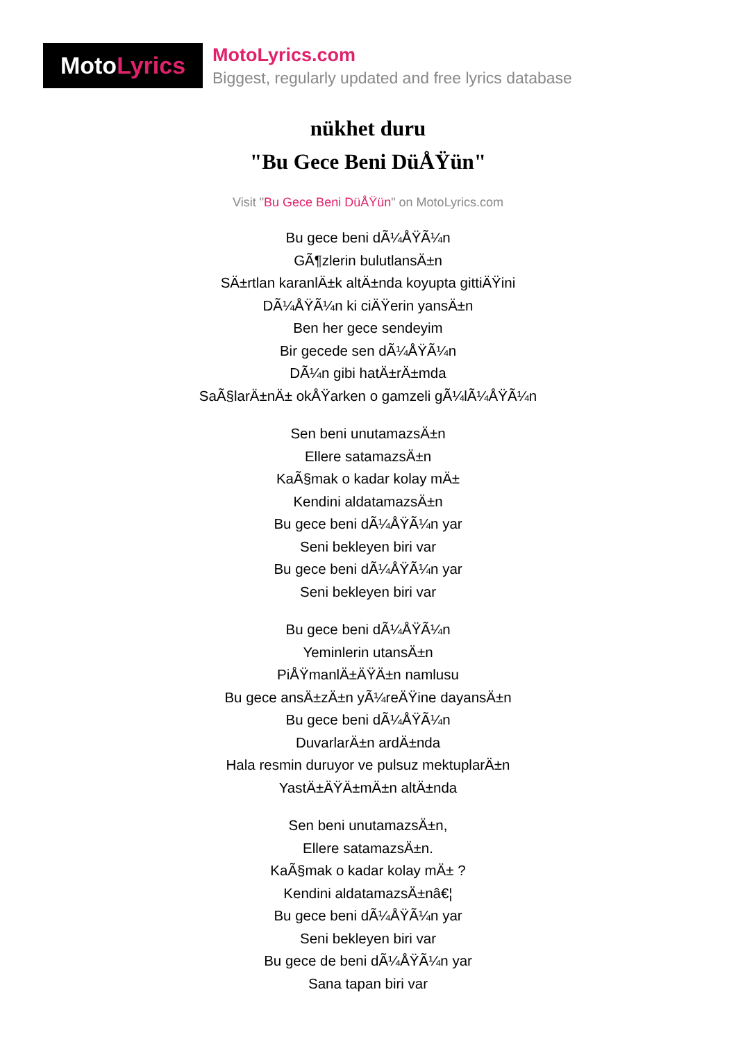Moto Lyrics
MotoLyrics.com
Biggest, regularly updated and free lyrics database
nükhet duru
"Bu Gece Beni DüÅŸün"
Visit "Bu Gece Beni DüÅŸün" on MotoLyrics.com
Bu gece beni dÃ¼ÅŸÃ¼n
GÃ¶zlerin bulutlansÄ±n
SÄ±rtlan karanlÄ±k altÄ±nda koyupta gittiÄŸini
DÃ¼ÅŸÃ¼n ki ciÄŸerin yansÄ±n
Ben her gece sendeyim
Bir gecede sen dÃ¼ÅŸÃ¼n
DÃ¼n gibi hatÄ±rÄ±mda
SaÃ§larÄ±nÄ± okÅŸarken o gamzeli gÃ¼lÃ¼ÅŸÃ¼n
Sen beni unutamazsÄ±n
Ellere satamazsÄ±n
KaÃ§mak o kadar kolay mÄ±
Kendini aldatamazsÄ±n
Bu gece beni dÃ¼ÅŸÃ¼n yar
Seni bekleyen biri var
Bu gece beni dÃ¼ÅŸÃ¼n yar
Seni bekleyen biri var
Bu gece beni dÃ¼ÅŸÃ¼n
Yeminlerin utansÄ±n
PiÅŸmanlÄ±ÄŸÄ±n namlusu
Bu gece ansÄ±zÄ±n yÃ¼reÄŸine dayansÄ±n
Bu gece beni dÃ¼ÅŸÃ¼n
DuvarlarÄ±n ardÄ±nda
Hala resmin duruyor ve pulsuz mektuplarÄ±n
YastÄ±ÄŸÄ±mÄ±n altÄ±nda
Sen beni unutamazsÄ±n,
Ellere satamazsÄ±n.
KaÃ§mak o kadar kolay mÄ± ?
Kendini aldatamazsÄ±nâ€¦
Bu gece beni dÃ¼ÅŸÃ¼n yar
Seni bekleyen biri var
Bu gece de beni dÃ¼ÅŸÃ¼n yar
Sana tapan biri var